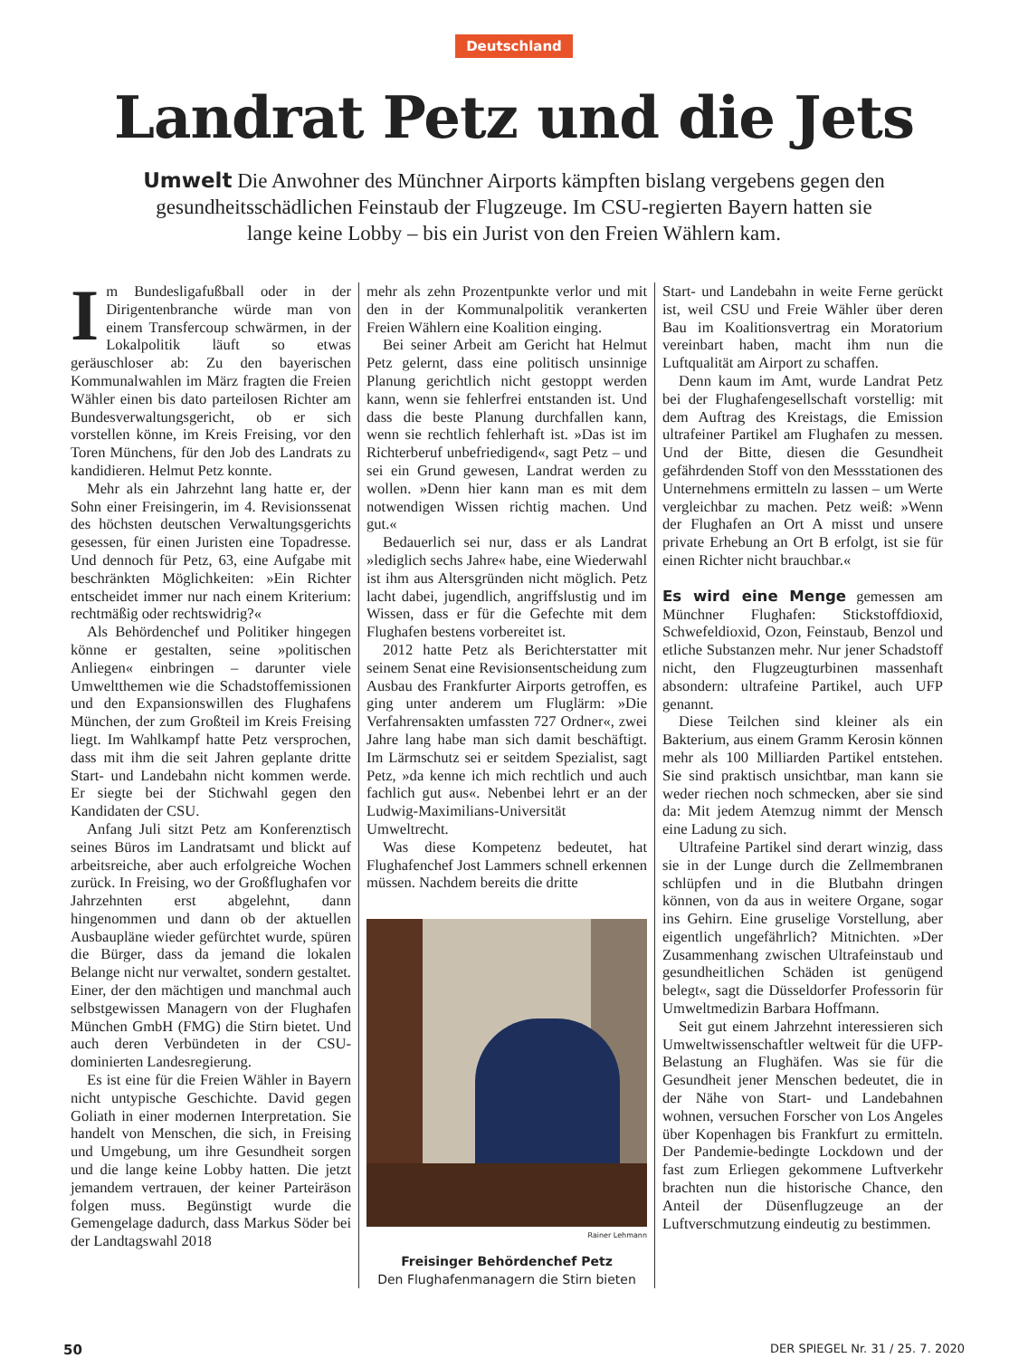Deutschland
Landrat Petz und die Jets
Umwelt Die Anwohner des Münchner Airports kämpften bislang vergebens gegen den gesundheitsschädlichen Feinstaub der Flugzeuge. Im CSU-regierten Bayern hatten sie lange keine Lobby – bis ein Jurist von den Freien Wählern kam.
Im Bundesligafußball oder in der Dirigentenbranche würde man von einem Transfercoup schwärmen, in der Lokalpolitik läuft so etwas geräuschloser ab: Zu den bayerischen Kommunalwahlen im März fragten die Freien Wähler einen bis dato parteilosen Richter am Bundesverwaltungsgericht, ob er sich vorstellen könne, im Kreis Freising, vor den Toren Münchens, für den Job des Landrats zu kandidieren. Helmut Petz konnte.
Mehr als ein Jahrzehnt lang hatte er, der Sohn einer Freisingerin, im 4. Revisionssenat des höchsten deutschen Verwaltungsgerichts gesessen, für einen Juristen eine Topadresse. Und dennoch für Petz, 63, eine Aufgabe mit beschränkten Möglichkeiten: »Ein Richter entscheidet immer nur nach einem Kriterium: rechtmäßig oder rechtswidrig?«
Als Behördenchef und Politiker hingegen könne er gestalten, seine »politischen Anliegen« einbringen – darunter viele Umweltthemen wie die Schadstoffemissionen und den Expansionswillen des Flughafens München, der zum Großteil im Kreis Freising liegt. Im Wahlkampf hatte Petz versprochen, dass mit ihm die seit Jahren geplante dritte Start- und Landebahn nicht kommen werde. Er siegte bei der Stichwahl gegen den Kandidaten der CSU.
Anfang Juli sitzt Petz am Konferenztisch seines Büros im Landratsamt und blickt auf arbeitsreiche, aber auch erfolgreiche Wochen zurück. In Freising, wo der Großflughafen vor Jahrzehnten erst abgelehnt, dann hingenommen und dann ob der aktuellen Ausbaupläne wieder gefürchtet wurde, spüren die Bürger, dass da jemand die lokalen Belange nicht nur verwaltet, sondern gestaltet. Einer, der den mächtigen und manchmal auch selbstgewissen Managern von der Flughafen München GmbH (FMG) die Stirn bietet. Und auch deren Verbündeten in der CSU-dominierten Landesregierung.
Es ist eine für die Freien Wähler in Bayern nicht untypische Geschichte. David gegen Goliath in einer modernen Interpretation. Sie handelt von Menschen, die sich, in Freising und Umgebung, um ihre Gesundheit sorgen und die lange keine Lobby hatten. Die jetzt jemandem vertrauen, der keiner Parteiräson folgen muss. Begünstigt wurde die Gemengelage dadurch, dass Markus Söder bei der Landtagswahl 2018
mehr als zehn Prozentpunkte verlor und mit den in der Kommunalpolitik verankerten Freien Wählern eine Koalition einging.
Bei seiner Arbeit am Gericht hat Helmut Petz gelernt, dass eine politisch unsinnige Planung gerichtlich nicht gestoppt werden kann, wenn sie fehlerfrei entstanden ist. Und dass die beste Planung durchfallen kann, wenn sie rechtlich fehlerhaft ist. »Das ist im Richterberuf unbefriedigend«, sagt Petz – und sei ein Grund gewesen, Landrat werden zu wollen. »Denn hier kann man es mit dem notwendigen Wissen richtig machen. Und gut.«
Bedauerlich sei nur, dass er als Landrat »lediglich sechs Jahre« habe, eine Wiederwahl ist ihm aus Altersgründen nicht möglich. Petz lacht dabei, jugendlich, angriffslustig und im Wissen, dass er für die Gefechte mit dem Flughafen bestens vorbereitet ist.
2012 hatte Petz als Berichterstatter mit seinem Senat eine Revisionsentscheidung zum Ausbau des Frankfurter Airports getroffen, es ging unter anderem um Fluglärm: »Die Verfahrensakten umfassten 727 Ordner«, zwei Jahre lang habe man sich damit beschäftigt. Im Lärmschutz sei er seitdem Spezialist, sagt Petz, »da kenne ich mich rechtlich und auch fachlich gut aus«. Nebenbei lehrt er an der Ludwig-Maximilians-Universität Umweltrecht.
Was diese Kompetenz bedeutet, hat Flughafenchef Jost Lammers schnell erkennen müssen. Nachdem bereits die dritte
Rainer Lehmann
Freisinger Behördenchef Petz
Den Flughafenmanagern die Stirn bieten
Start- und Landebahn in weite Ferne gerückt ist, weil CSU und Freie Wähler über deren Bau im Koalitionsvertrag ein Moratorium vereinbart haben, macht ihm nun die Luftqualität am Airport zu schaffen.
Denn kaum im Amt, wurde Landrat Petz bei der Flughafengesellschaft vorstellig: mit dem Auftrag des Kreistags, die Emission ultrafeiner Partikel am Flughafen zu messen. Und der Bitte, diesen die Gesundheit gefährdenden Stoff von den Messstationen des Unternehmens ermitteln zu lassen – um Werte vergleichbar zu machen. Petz weiß: »Wenn der Flughafen an Ort A misst und unsere private Erhebung an Ort B erfolgt, ist sie für einen Richter nicht brauchbar.«
Es wird eine Menge gemessen am Münchner Flughafen: Stickstoffdioxid, Schwefeldioxid, Ozon, Feinstaub, Benzol und etliche Substanzen mehr. Nur jener Schadstoff nicht, den Flugzeugturbinen massenhaft absondern: ultrafeine Partikel, auch UFP genannt.
Diese Teilchen sind kleiner als ein Bakterium, aus einem Gramm Kerosin können mehr als 100 Milliarden Partikel entstehen. Sie sind praktisch unsichtbar, man kann sie weder riechen noch schmecken, aber sie sind da: Mit jedem Atemzug nimmt der Mensch eine Ladung zu sich.
Ultrafeine Partikel sind derart winzig, dass sie in der Lunge durch die Zellmembranen schlüpfen und in die Blutbahn dringen können, von da aus in weitere Organe, sogar ins Gehirn. Eine gruselige Vorstellung, aber eigentlich ungefährlich? Mitnichten. »Der Zusammenhang zwischen Ultrafeinstaub und gesundheitlichen Schäden ist genügend belegt«, sagt die Düsseldorfer Professorin für Umweltmedizin Barbara Hoffmann.
Seit gut einem Jahrzehnt interessieren sich Umweltwissenschaftler weltweit für die UFP-Belastung an Flughäfen. Was sie für die Gesundheit jener Menschen bedeutet, die in der Nähe von Start- und Landebahnen wohnen, versuchen Forscher von Los Angeles über Kopenhagen bis Frankfurt zu ermitteln. Der Pandemie-bedingte Lockdown und der fast zum Erliegen gekommene Luftverkehr brachten nun die historische Chance, den Anteil der Düsenflugzeuge an der Luftverschmutzung eindeutig zu bestimmen.
50 DER SPIEGEL Nr. 31 / 25. 7. 2020